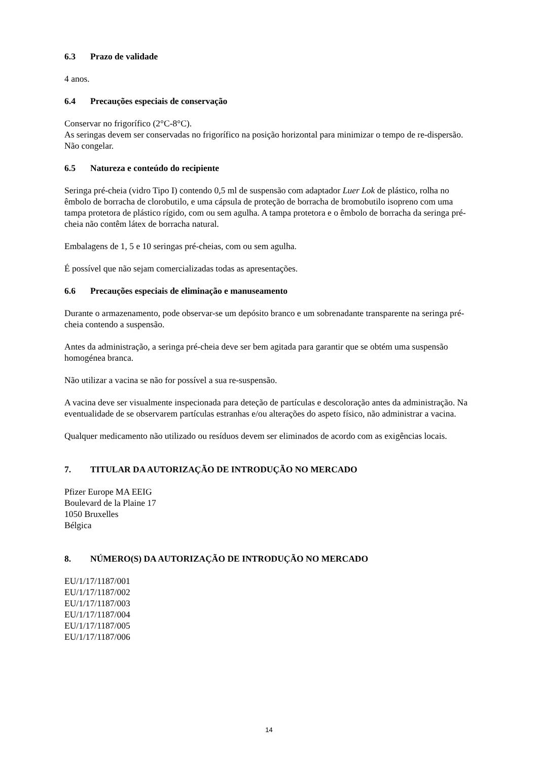6.3 Prazo de validade
4 anos.
6.4 Precauções especiais de conservação
Conservar no frigorífico (2°C-8°C).
As seringas devem ser conservadas no frigorífico na posição horizontal para minimizar o tempo de re-dispersão.
Não congelar.
6.5 Natureza e conteúdo do recipiente
Seringa pré-cheia (vidro Tipo I) contendo 0,5 ml de suspensão com adaptador Luer Lok de plástico, rolha no êmbolo de borracha de clorobutilo, e uma cápsula de proteção de borracha de bromobutilo isopreno com uma tampa protetora de plástico rígido, com ou sem agulha. A tampa protetora e o êmbolo de borracha da seringa pré-cheia não contêm látex de borracha natural.
Embalagens de 1, 5 e 10 seringas pré-cheias, com ou sem agulha.
É possível que não sejam comercializadas todas as apresentações.
6.6 Precauções especiais de eliminação e manuseamento
Durante o armazenamento, pode observar-se um depósito branco e um sobrenadante transparente na seringa pré-cheia contendo a suspensão.
Antes da administração, a seringa pré-cheia deve ser bem agitada para garantir que se obtém uma suspensão homogénea branca.
Não utilizar a vacina se não for possível a sua re-suspensão.
A vacina deve ser visualmente inspecionada para deteção de partículas e descoloração antes da administração. Na eventualidade de se observarem partículas estranhas e/ou alterações do aspeto físico, não administrar a vacina.
Qualquer medicamento não utilizado ou resíduos devem ser eliminados de acordo com as exigências locais.
7. TITULAR DA AUTORIZAÇÃO DE INTRODUÇÃO NO MERCADO
Pfizer Europe MA EEIG
Boulevard de la Plaine 17
1050 Bruxelles
Bélgica
8. NÚMERO(S) DA AUTORIZAÇÃO DE INTRODUÇÃO NO MERCADO
EU/1/17/1187/001
EU/1/17/1187/002
EU/1/17/1187/003
EU/1/17/1187/004
EU/1/17/1187/005
EU/1/17/1187/006
14